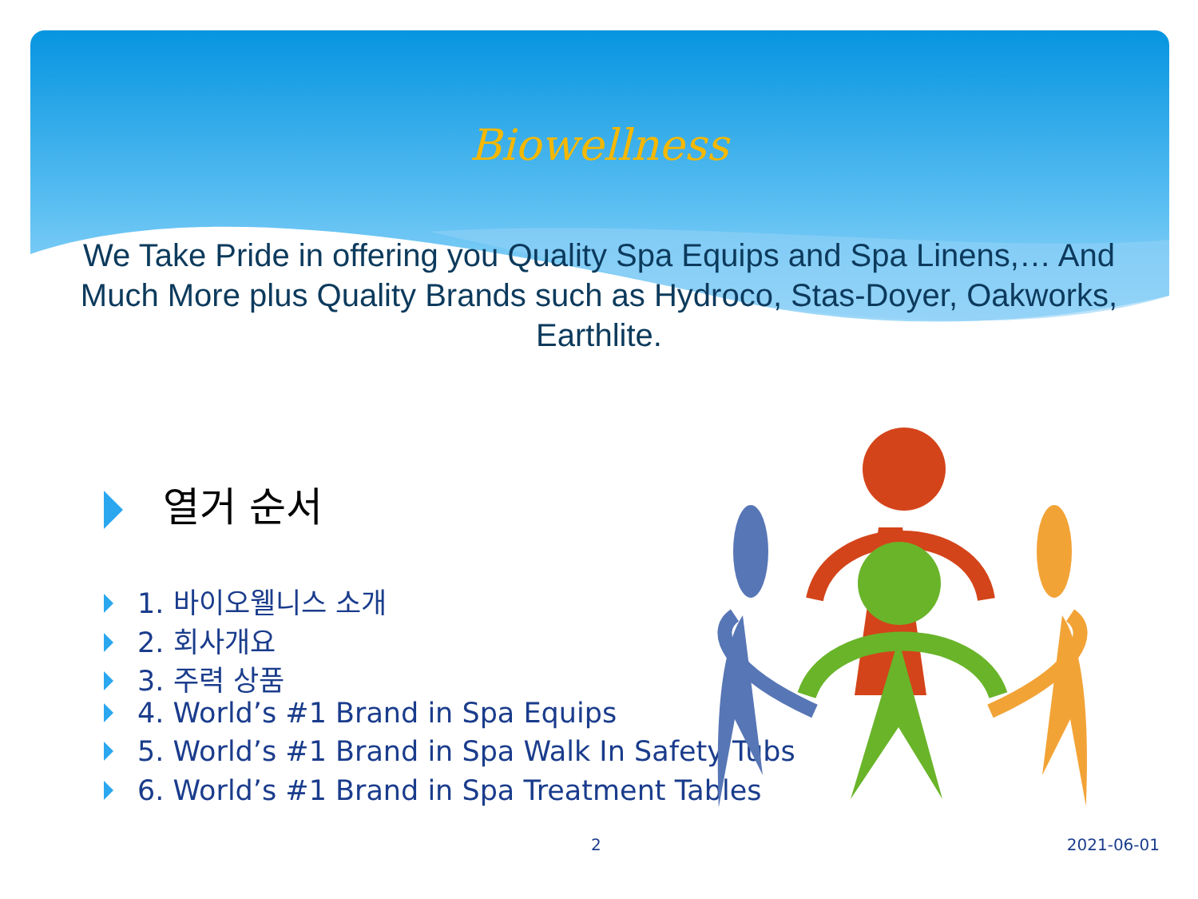Biowellness
We Take Pride in offering you Quality Spa Equips and Spa Linens,… And Much More plus Quality Brands such as Hydroco, Stas-Doyer, Oakworks, Earthlite.
열거 순서
1. 바이오웰니스 소개
2. 회사개요
3. 주력 상품
4. World’s #1 Brand in Spa Equips
5. World’s #1 Brand in Spa Walk In Safety Tubs
6. World’s #1 Brand in Spa Treatment Tables
2 2021-06-01